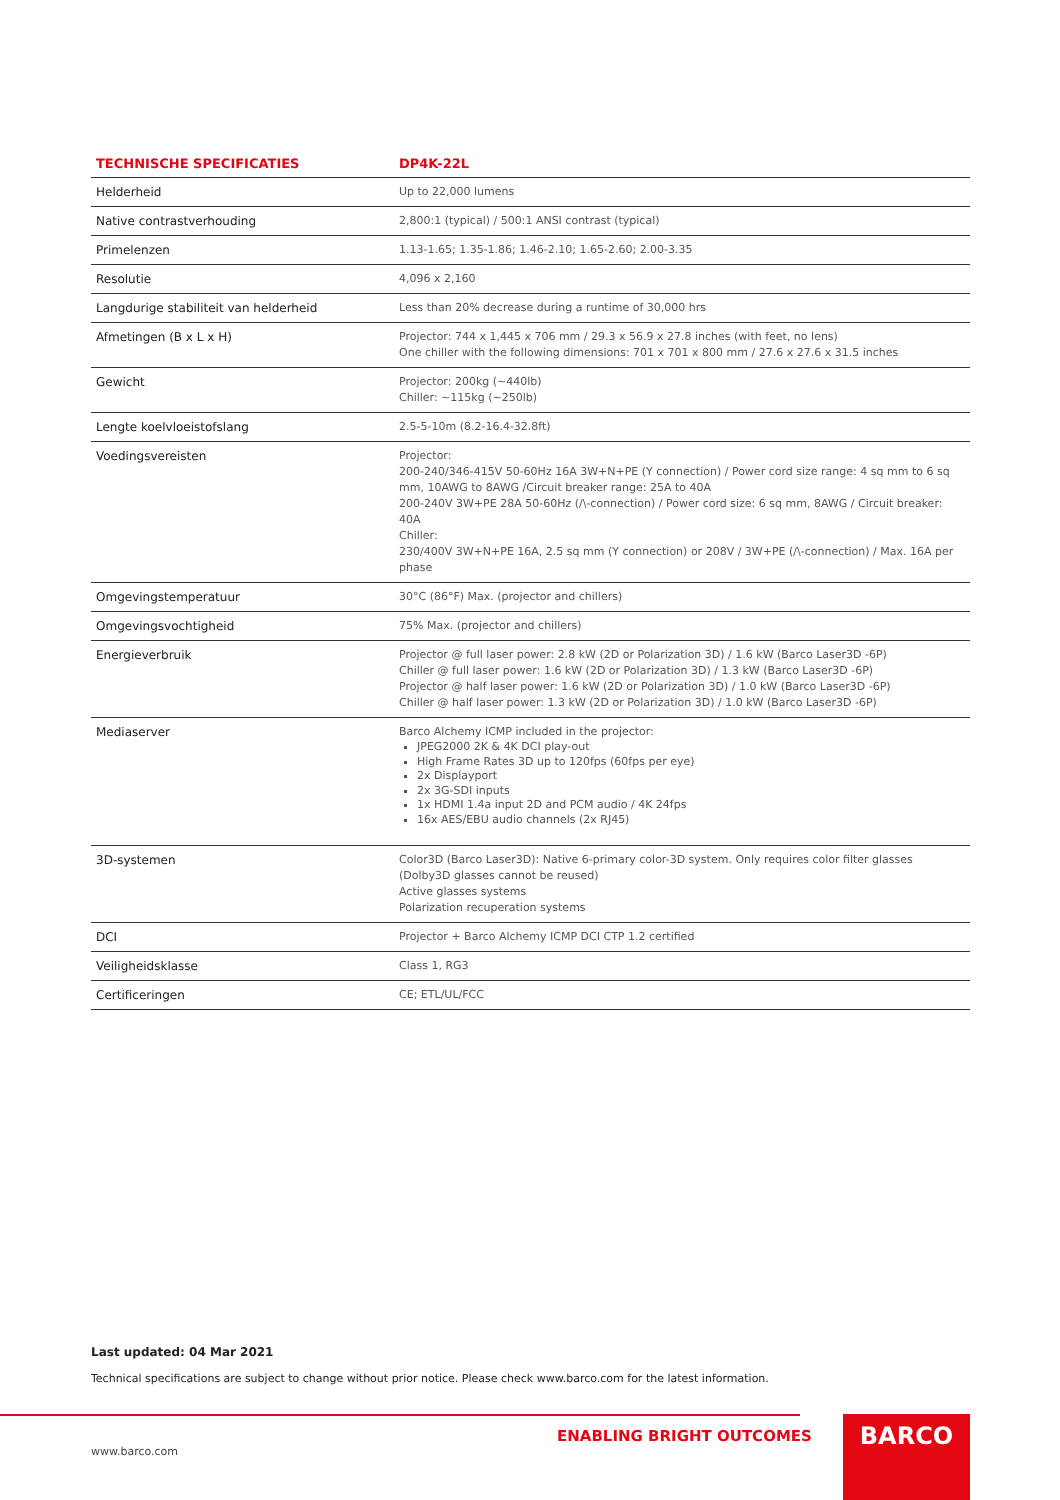| TECHNISCHE SPECIFICATIES | DP4K-22L |
| --- | --- |
| Helderheid | Up to 22,000 lumens |
| Native contrastverhouding | 2,800:1 (typical) / 500:1 ANSI contrast (typical) |
| Primelenzen | 1.13-1.65; 1.35-1.86; 1.46-2.10; 1.65-2.60; 2.00-3.35 |
| Resolutie | 4,096 x 2,160 |
| Langdurige stabiliteit van helderheid | Less than 20% decrease during a runtime of 30,000 hrs |
| Afmetingen (B x L x H) | Projector: 744 x 1,445 x 706 mm / 29.3 x 56.9 x 27.8 inches (with feet, no lens) One chiller with the following dimensions: 701 x 701 x 800 mm / 27.6 x 27.6 x 31.5 inches |
| Gewicht | Projector: 200kg (~440lb) Chiller: ~115kg (~250lb) |
| Lengte koelvloeistofslang | 2.5-5-10m (8.2-16.4-32.8ft) |
| Voedingsvereisten | Projector: 200-240/346-415V 50-60Hz 16A 3W+N+PE (Y connection) / Power cord size range: 4 sq mm to 6 sq mm, 10AWG to 8AWG /Circuit breaker range: 25A to 40A 200-240V 3W+PE 28A 50-60Hz (/\-connection) / Power cord size: 6 sq mm, 8AWG / Circuit breaker: 40A Chiller: 230/400V 3W+N+PE 16A, 2.5 sq mm (Y connection) or 208V / 3W+PE (/\-connection) / Max. 16A per phase |
| Omgevingstemperatuur | 30°C (86°F) Max. (projector and chillers) |
| Omgevingsvochtigheid | 75% Max. (projector and chillers) |
| Energieverbruik | Projector @ full laser power: 2.8 kW (2D or Polarization 3D) / 1.6 kW (Barco Laser3D -6P) Chiller @ full laser power: 1.6 kW (2D or Polarization 3D) / 1.3 kW (Barco Laser3D -6P) Projector @ half laser power: 1.6 kW (2D or Polarization 3D) / 1.0 kW (Barco Laser3D -6P) Chiller @ half laser power: 1.3 kW (2D or Polarization 3D) / 1.0 kW (Barco Laser3D -6P) |
| Mediaserver | Barco Alchemy ICMP included in the projector: JPEG2000 2K & 4K DCI play-out High Frame Rates 3D up to 120fps (60fps per eye) 2x Displayport 2x 3G-SDI inputs 1x HDMI 1.4a input 2D and PCM audio / 4K 24fps 16x AES/EBU audio channels (2x RJ45) |
| 3D-systemen | Color3D (Barco Laser3D): Native 6-primary color-3D system. Only requires color filter glasses (Dolby3D glasses cannot be reused) Active glasses systems Polarization recuperation systems |
| DCI | Projector + Barco Alchemy ICMP DCI CTP 1.2 certified |
| Veiligheidsklasse | Class 1, RG3 |
| Certificeringen | CE; ETL/UL/FCC |
Last updated: 04 Mar 2021
Technical specifications are subject to change without prior notice. Please check www.barco.com for the latest information.
ENABLING BRIGHT OUTCOMES BARCO
www.barco.com